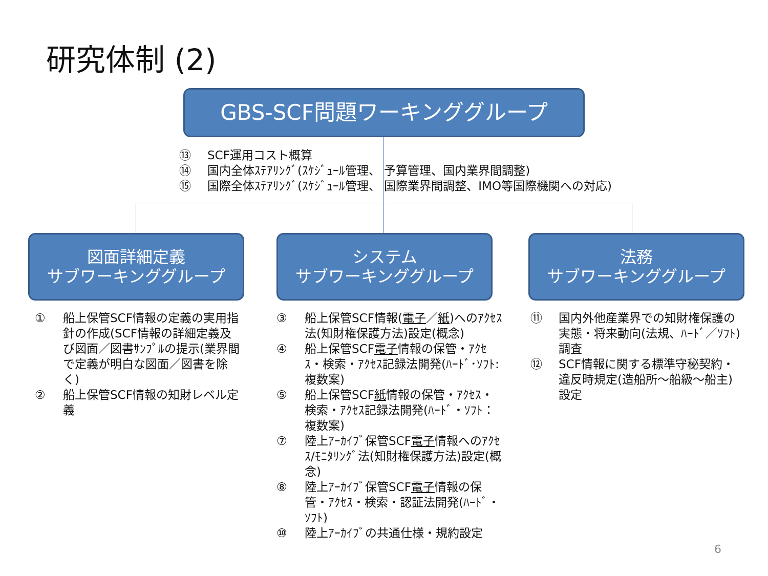研究体制 (2)
GBS-SCF問題ワーキンググループ
⑬ SCF運用コスト概算
⑭ 国内全体ｽﾃｱﾘﾝｸﾞ(ｽｹｼﾞｭｰﾙ管理、 予算管理、国内業界間調整)
⑮ 国際全体ｽﾃｱﾘﾝｸﾞ(ｽｹｼﾞｭｰﾙ管理、 国際業界間調整、IMO等国際機関への対応)
図面詳細定義
サブワーキンググループ
システム
サブワーキンググループ
法務
サブワーキンググループ
① 船上保管SCF情報の定義の実用指針の作成(SCF情報の詳細定義及び図面／図書ｻﾝﾌﾟﾙの提示(業界間で定義が明白な図面／図書を除く)
② 船上保管SCF情報の知財レベル定義
③ 船上保管SCF情報(電子／紙)へのｱｸｾｽ法(知財権保護方法)設定(概念)
④ 船上保管SCF電子情報の保管・ｱｸｾｽ・検索・ｱｸｾｽ記録法開発(ﾊｰﾄﾞ･ｿﾌﾄ:複数案)
⑤ 船上保管SCF紙情報の保管・ｱｸｾｽ・検索・ｱｸｾｽ記録法開発(ﾊｰﾄﾞ・ｿﾌﾄ：複数案)
⑦ 陸上ｱｰｶｲﾌﾞ保管SCF電子情報へのｱｸｾｽ/ﾓﾆﾀﾘﾝｸﾞ法(知財権保護方法)設定(概念)
⑧ 陸上ｱｰｶｲﾌﾞ保管SCF電子情報の保管・ｱｸｾｽ・検索・認証法開発(ﾊｰﾄﾞ・ｿﾌﾄ)
⑩ 陸上ｱｰｶｲﾌﾞの共通仕様・規約設定
⑪ 国内外他産業界での知財権保護の実態・将来動向(法規、ﾊｰﾄﾞ／ｿﾌﾄ)調査
⑫ SCF情報に関する標準守秘契約・違反時規定(造船所～船級～船主)設定
6